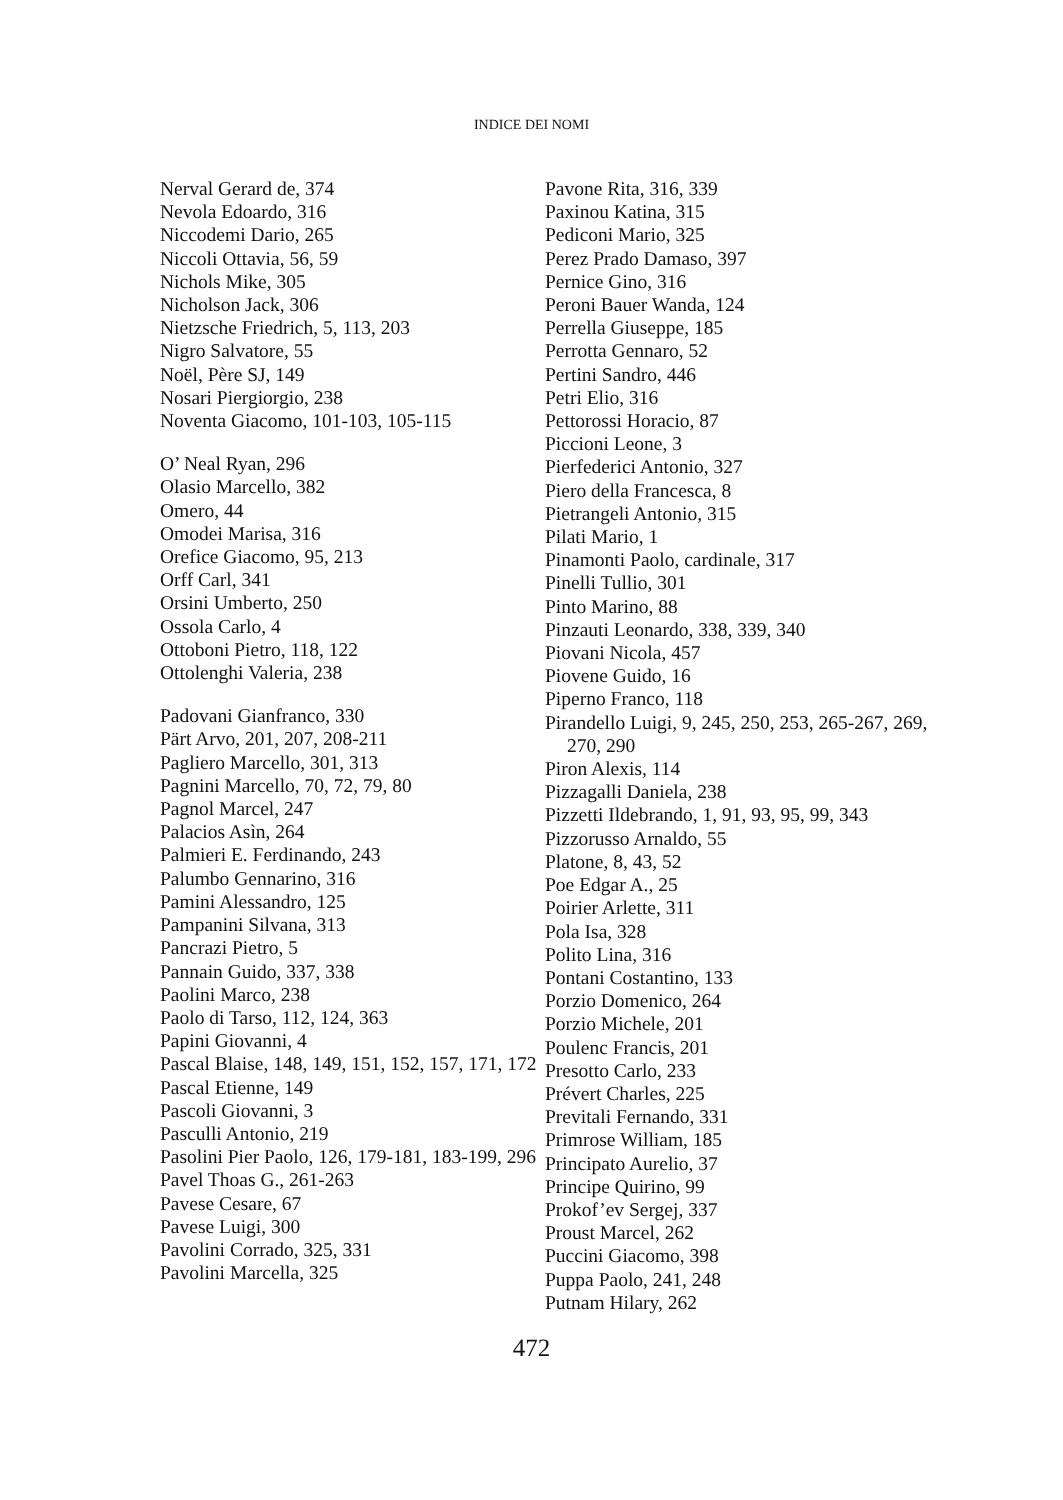INDICE DEI NOMI
Nerval Gerard de, 374
Nevola Edoardo, 316
Niccodemi Dario, 265
Niccoli Ottavia, 56, 59
Nichols Mike, 305
Nicholson Jack, 306
Nietzsche Friedrich, 5, 113, 203
Nigro Salvatore, 55
Noël, Père SJ, 149
Nosari Piergiorgio, 238
Noventa Giacomo, 101-103, 105-115
O’ Neal Ryan, 296
Olasio Marcello, 382
Omero, 44
Omodei Marisa, 316
Orefice Giacomo, 95, 213
Orff Carl, 341
Orsini Umberto, 250
Ossola Carlo, 4
Ottoboni Pietro, 118, 122
Ottolenghi Valeria, 238
Padovani Gianfranco, 330
Pärt Arvo, 201, 207, 208-211
Pagliero Marcello, 301, 313
Pagnini Marcello, 70, 72, 79, 80
Pagnol Marcel, 247
Palacios Asìn, 264
Palmieri E. Ferdinando, 243
Palumbo Gennarino, 316
Pamini Alessandro, 125
Pampanini Silvana, 313
Pancrazi Pietro, 5
Pannain Guido, 337, 338
Paolini Marco, 238
Paolo di Tarso, 112, 124, 363
Papini Giovanni, 4
Pascal Blaise, 148, 149, 151, 152, 157, 171, 172
Pascal Etienne, 149
Pascoli Giovanni, 3
Pasculli Antonio, 219
Pasolini Pier Paolo, 126, 179-181, 183-199, 296
Pavel Thoas G., 261-263
Pavese Cesare, 67
Pavese Luigi, 300
Pavolini Corrado, 325, 331
Pavolini Marcella, 325
Pavone Rita, 316, 339
Paxinou Katina, 315
Pediconi Mario, 325
Perez Prado Damaso, 397
Pernice Gino, 316
Peroni Bauer Wanda, 124
Perrella Giuseppe, 185
Perrotta Gennaro, 52
Pertini Sandro, 446
Petri Elio, 316
Pettorossi Horacio, 87
Piccioni Leone, 3
Pierfederici Antonio, 327
Piero della Francesca, 8
Pietrangeli Antonio, 315
Pilati Mario, 1
Pinamonti Paolo, cardinale, 317
Pinelli Tullio, 301
Pinto Marino, 88
Pinzauti Leonardo, 338, 339, 340
Piovani Nicola, 457
Piovene Guido, 16
Piperno Franco, 118
Pirandello Luigi, 9, 245, 250, 253, 265-267, 269, 270, 290
Piron Alexis, 114
Pizzagalli Daniela, 238
Pizzetti Ildebrando, 1, 91, 93, 95, 99, 343
Pizzorusso Arnaldo, 55
Platone, 8, 43, 52
Poe Edgar A., 25
Poirier Arlette, 311
Pola Isa, 328
Polito Lina, 316
Pontani Costantino, 133
Porzio Domenico, 264
Porzio Michele, 201
Poulenc Francis, 201
Presotto Carlo, 233
Prévert Charles, 225
Previtali Fernando, 331
Primrose William, 185
Principato Aurelio, 37
Principe Quirino, 99
Prokof’ev Sergej, 337
Proust Marcel, 262
Puccini Giacomo, 398
Puppa Paolo, 241, 248
Putnam Hilary, 262
472